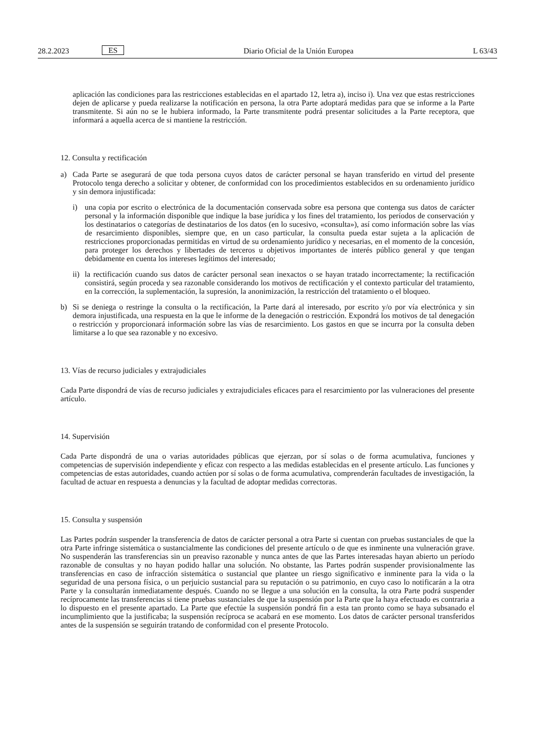28.2.2023 ES Diario Oficial de la Unión Europea L 63/43
aplicación las condiciones para las restricciones establecidas en el apartado 12, letra a), inciso i). Una vez que estas restricciones dejen de aplicarse y pueda realizarse la notificación en persona, la otra Parte adoptará medidas para que se informe a la Parte transmitente. Si aún no se le hubiera informado, la Parte transmitente podrá presentar solicitudes a la Parte receptora, que informará a aquella acerca de si mantiene la restricción.
12. Consulta y rectificación
a) Cada Parte se asegurará de que toda persona cuyos datos de carácter personal se hayan transferido en virtud del presente Protocolo tenga derecho a solicitar y obtener, de conformidad con los procedimientos establecidos en su ordenamiento jurídico y sin demora injustificada:
i) una copia por escrito o electrónica de la documentación conservada sobre esa persona que contenga sus datos de carácter personal y la información disponible que indique la base jurídica y los fines del tratamiento, los períodos de conservación y los destinatarios o categorías de destinatarios de los datos (en lo sucesivo, «consulta»), así como información sobre las vías de resarcimiento disponibles, siempre que, en un caso particular, la consulta pueda estar sujeta a la aplicación de restricciones proporcionadas permitidas en virtud de su ordenamiento jurídico y necesarias, en el momento de la concesión, para proteger los derechos y libertades de terceros u objetivos importantes de interés público general y que tengan debidamente en cuenta los intereses legítimos del interesado;
ii)
la rectificación cuando sus datos de carácter personal sean inexactos o se hayan tratado incorrectamente; la rectificación consistirá, según proceda y sea razonable considerando los motivos de rectificación y el contexto particular del tratamiento, en la corrección, la suplementación, la supresión, la anonimización, la restricción del tratamiento o el bloqueo.
b) Si se deniega o restringe la consulta o la rectificación, la Parte dará al interesado, por escrito y/o por vía electrónica y sin demora injustificada, una respuesta en la que le informe de la denegación o restricción. Expondrá los motivos de tal denegación o restricción y proporcionará información sobre las vías de resarcimiento. Los gastos en que se incurra por la consulta deben limitarse a lo que sea razonable y no excesivo.
13. Vías de recurso judiciales y extrajudiciales
Cada Parte dispondrá de vías de recurso judiciales y extrajudiciales eficaces para el resarcimiento por las vulneraciones del presente artículo.
14. Supervisión
Cada Parte dispondrá de una o varias autoridades públicas que ejerzan, por sí solas o de forma acumulativa, funciones y competencias de supervisión independiente y eficaz con respecto a las medidas establecidas en el presente artículo. Las funciones y competencias de estas autoridades, cuando actúen por sí solas o de forma acumulativa, comprenderán facultades de investigación, la facultad de actuar en respuesta a denuncias y la facultad de adoptar medidas correctoras.
15. Consulta y suspensión
Las Partes podrán suspender la transferencia de datos de carácter personal a otra Parte si cuentan con pruebas sustanciales de que la otra Parte infringe sistemática o sustancialmente las condiciones del presente artículo o de que es inminente una vulneración grave. No suspenderán las transferencias sin un preaviso razonable y nunca antes de que las Partes interesadas hayan abierto un período razonable de consultas y no hayan podido hallar una solución. No obstante, las Partes podrán suspender provisionalmente las transferencias en caso de infracción sistemática o sustancial que plantee un riesgo significativo e inminente para la vida o la seguridad de una persona física, o un perjuicio sustancial para su reputación o su patrimonio, en cuyo caso lo notificarán a la otra Parte y la consultarán inmediatamente después. Cuando no se llegue a una solución en la consulta, la otra Parte podrá suspender recíprocamente las transferencias si tiene pruebas sustanciales de que la suspensión por la Parte que la haya efectuado es contraria a lo dispuesto en el presente apartado. La Parte que efectúe la suspensión pondrá fin a esta tan pronto como se haya subsanado el incumplimiento que la justificaba; la suspensión recíproca se acabará en ese momento. Los datos de carácter personal transferidos antes de la suspensión se seguirán tratando de conformidad con el presente Protocolo.